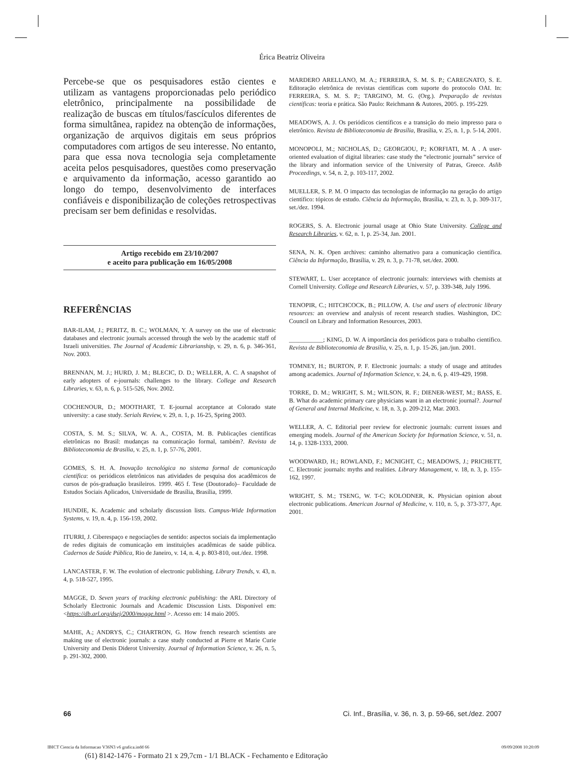Érica Beatriz Oliveira
Percebe-se que os pesquisadores estão cientes e utilizam as vantagens proporcionadas pelo periódico eletrônico, principalmente na possibilidade de realização de buscas em títulos/fascículos diferentes de forma simultânea, rapidez na obtenção de informações, organização de arquivos digitais em seus próprios computadores com artigos de seu interesse. No entanto, para que essa nova tecnologia seja completamente aceita pelos pesquisadores, questões como preservação e arquivamento da informação, acesso garantido ao longo do tempo, desenvolvimento de interfaces confiáveis e disponibilização de coleções retrospectivas precisam ser bem definidas e resolvidas.
Artigo recebido em 23/10/2007
e aceito para publicação em 16/05/2008
REFERÊNCIAS
BAR-ILAM, J.; PERITZ, B. C.; WOLMAN, Y. A survey on the use of electronic databases and electronic journals accessed through the web by the academic staff of Israeli universities. The Journal of Academic Librarianship, v. 29, n. 6, p. 346-361, Nov. 2003.
BRENNAN, M. J.; HURD, J. M.; BLECIC, D. D.; WELLER, A. C. A snapshot of early adopters of e-journals: challenges to the library. College and Research Libraries, v. 63, n. 6, p. 515-526, Nov. 2002.
COCHENOUR, D.; MOOTHART, T. E-journal acceptance at Colorado state university: a case study. Serials Review, v. 29, n. 1, p. 16-25, Spring 2003.
COSTA, S. M. S.; SILVA, W. A. A., COSTA, M. B. Publicações científicas eletrônicas no Brasil: mudanças na comunicação formal, também?. Revista de Biblioteconomia de Brasília, v. 25, n. 1, p. 57-76, 2001.
GOMES, S. H. A. Inovação tecnológica no sistema formal de comunicação científica: os periódicos eletrônicos nas atividades de pesquisa dos acadêmicos de cursos de pós-graduação brasileiros. 1999. 465 f. Tese (Doutorado)– Faculdade de Estudos Sociais Aplicados, Universidade de Brasília, Brasília, 1999.
HUNDIE, K. Academic and scholarly discussion lists. Campus-Wide Information Systems, v. 19, n. 4, p. 156-159, 2002.
ITURRI, J. Ciberespaço e negociações de sentido: aspectos sociais da implementação de redes digitais de comunicação em instituições acadêmicas de saúde pública. Cadernos de Saúde Pública, Rio de Janeiro, v. 14, n. 4, p. 803-810, out./dez. 1998.
LANCASTER, F. W. The evolution of electronic publishing. Library Trends, v. 43, n. 4, p. 518-527, 1995.
MAGGE, D. Seven years of tracking electronic publishing: the ARL Directory of Scholarly Electronic Journals and Academic Discussion Lists. Disponível em: <https://db.arl.org/dsej/2000/mogge.html >. Acesso em: 14 maio 2005.
MAHE, A.; ANDRYS, C.; CHARTRON, G. How french research scientists are making use of electronic journals: a case study conducted at Pierre et Marie Curie University and Denis Diderot University. Journal of Information Science, v. 26, n. 5, p. 291-302, 2000.
MARDERO ARELLANO, M. A.; FERREIRA, S. M. S. P.; CAREGNATO, S. E. Editoração eletrônica de revistas científicas com suporte do protocolo OAI. In: FERREIRA, S. M. S. P.; TARGINO, M. G. (Org.). Preparação de revistas científicas: teoria e prática. São Paulo: Reichmann & Autores, 2005. p. 195-229.
MEADOWS, A. J. Os periódicos científicos e a transição do meio impresso para o eletrônico. Revista de Biblioteconomia de Brasília, Brasília, v. 25, n. 1, p. 5-14, 2001.
MONOPOLI, M.; NICHOLAS, D.; GEORGIOU, P.; KORFIATI, M. A . A user-oriented evaluation of digital libraries: case study the “electronic journals” service of the library and information service of the University of Patras, Greece. Aslib Proceedings, v. 54, n. 2, p. 103-117, 2002.
MUELLER, S. P. M. O impacto das tecnologias de informação na geração do artigo científico: tópicos de estudo. Ciência da Informação, Brasília, v. 23, n. 3, p. 309-317, set./dez. 1994.
ROGERS, S. A. Electronic journal usage at Ohio State University. College and Research Libraries, v. 62, n. 1, p. 25-34, Jan. 2001.
SENA, N. K. Open archives: caminho alternativo para a comunicação científica. Ciência da Informação, Brasília, v. 29, n. 3, p. 71-78, set./dez. 2000.
STEWART, L. User acceptance of electronic journals: interviews with chemists at Cornell University. College and Research Libraries, v. 57, p. 339-348, July 1996.
TENOPIR, C.; HITCHCOCK, B.; PILLOW, A. Use and users of electronic library resources: an overview and analysis of recent research studies. Washington, DC: Council on Library and Information Resources, 2003.
___________; KING, D. W. A importância dos periódicos para o trabalho científico. Revista de Biblioteconomia de Brasília, v. 25, n. 1, p. 15-26, jan./jun. 2001.
TOMNEY, H.; BURTON, P. F. Electronic journals: a study of usage and attitudes among academics. Journal of Information Science, v. 24, n. 6, p. 419-429, 1998.
TORRE, D. M.; WRIGHT, S. M.; WILSON, R. F.; DIENER-WEST, M.; BASS, E. B. What do academic primary care physicians want in an electronic journal?. Journal of General and Internal Medicine, v. 18, n. 3, p. 209-212, Mar. 2003.
WELLER, A. C. Editorial peer review for electronic journals: current issues and emerging models. Journal of the American Society for Information Science, v. 51, n. 14, p. 1328-1333, 2000.
WOODWARD, H.; ROWLAND, F.; MCNIGHT, C.; MEADOWS, J.; PRICHETT, C. Electronic journals: myths and realities. Library Management, v. 18, n. 3, p. 155-162, 1997.
WRIGHT, S. M.; TSENG, W. T-C; KOLODNER, K. Physician opinion about electronic publications. American Journal of Medicine, v. 110, n. 5, p. 373-377, Apr. 2001.
66 Ci. Inf., Brasília, v. 36, n. 3, p. 59-66, set./dez. 2007
IBICT Ciencia da Informacao V36N3 v6 grafica.indd 66 09/09/2008 10:20:09
(61) 8142-1476 - Formato 21 x 29,7cm - 1/1 BLACK - Fechamento e Editoração